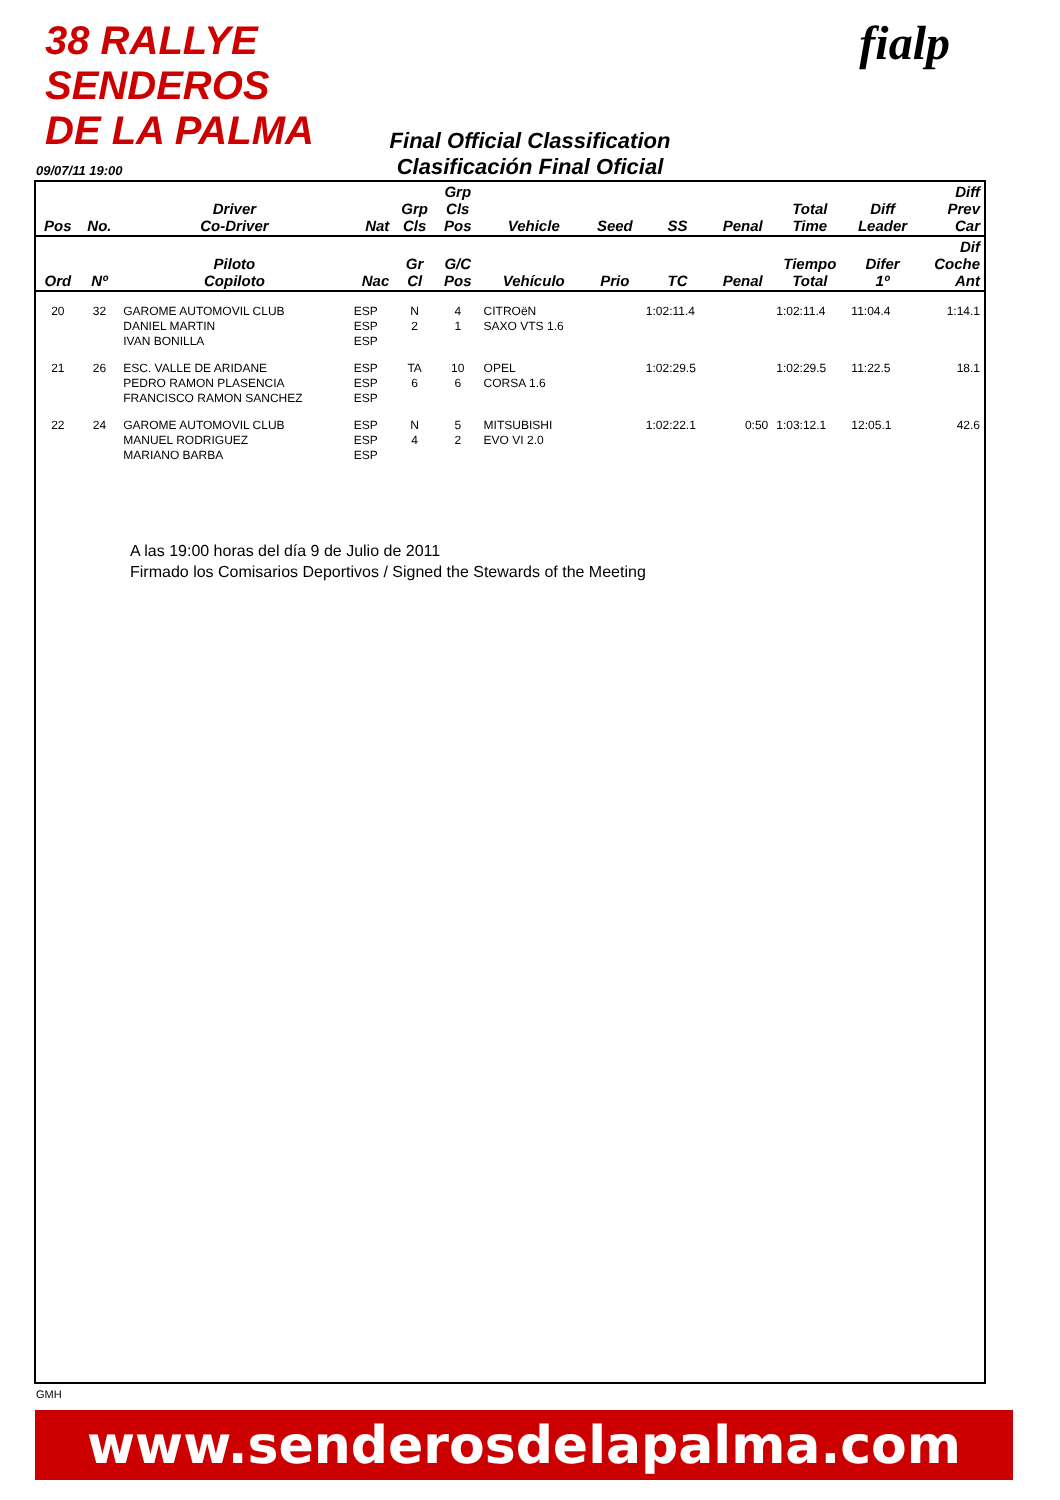38 RALLYE SENDEROS DE LA PALMA
fialp
Final Official Classification
Clasificación Final Oficial
09/07/11 19:00
| Pos | No. | Driver Co-Driver | Nat | Grp Cls | Grp Cls Pos | Vehicle | Seed | SS | Penal | Total Time | Diff Leader | Diff Prev Car |
| --- | --- | --- | --- | --- | --- | --- | --- | --- | --- | --- | --- | --- |
| Ord | Nº | Piloto Copiloto | Nac | Gr Cl | G/C Pos | Vehículo | Prio | TC | Penal | Tiempo Total | Difer 1º | Dif Coche Ant |
| 20 | 32 | GAROME AUTOMOVIL CLUB DANIEL MARTIN IVAN BONILLA | ESP ESP ESP | N 2 | 4 1 | CITROëN SAXO VTS 1.6 | | 1:02:11.4 | | 1:02:11.4 | 11:04.4 | 1:14.1 |
| 21 | 26 | ESC. VALLE DE ARIDANE PEDRO RAMON PLASENCIA FRANCISCO RAMON SANCHEZ | ESP ESP ESP | TA 6 | 10 6 | OPEL CORSA 1.6 | | 1:02:29.5 | | 1:02:29.5 | 11:22.5 | 18.1 |
| 22 | 24 | GAROME AUTOMOVIL CLUB MANUEL RODRIGUEZ MARIANO BARBA | ESP ESP ESP | N 4 | 5 2 | MITSUBISHI EVO VI 2.0 | | 1:02:22.1 | 0:50 | 1:03:12.1 | 12:05.1 | 42.6 |
A las 19:00 horas del día 9 de Julio de 2011
Firmado los Comisarios Deportivos / Signed the Stewards of the Meeting
GMH
www.senderosdelapalma.com